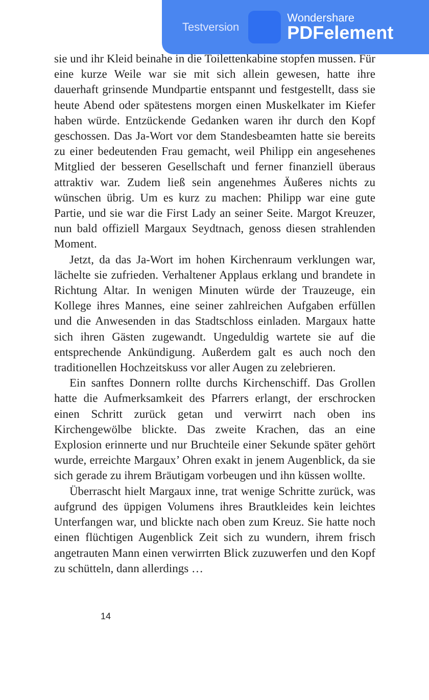Testversion
Wondershare
PDFelement
sie und ihr Kleid beinahe in die Toilettenkabine stopfen mussen. Für eine kurze Weile war sie mit sich allein gewesen, hatte ihre dauerhaft grinsende Mundpartie entspannt und festgestellt, dass sie heute Abend oder spätestens morgen einen Muskelkater im Kiefer haben würde. Entzückende Gedanken waren ihr durch den Kopf geschossen. Das Ja-Wort vor dem Standesbeamten hatte sie bereits zu einer bedeutenden Frau gemacht, weil Philipp ein angesehenes Mitglied der besseren Gesellschaft und ferner finanziell überaus attraktiv war. Zudem ließ sein angenehmes Äußeres nichts zu wünschen übrig. Um es kurz zu machen: Philipp war eine gute Partie, und sie war die First Lady an seiner Seite. Margot Kreuzer, nun bald offiziell Margaux Seydtnach, genoss diesen strahlenden Moment.
Jetzt, da das Ja-Wort im hohen Kirchenraum verklungen war, lächelte sie zufrieden. Verhaltener Applaus erklang und brandete in Richtung Altar. In wenigen Minuten würde der Trauzeuge, ein Kollege ihres Mannes, eine seiner zahlreichen Aufgaben erfüllen und die Anwesenden in das Stadtschloss einladen. Margaux hatte sich ihren Gästen zugewandt. Ungeduldig wartete sie auf die entsprechende Ankündigung. Außerdem galt es auch noch den traditionellen Hochzeitskuss vor aller Augen zu zelebrieren.
Ein sanftes Donnern rollte durchs Kirchenschiff. Das Grollen hatte die Aufmerksamkeit des Pfarrers erlangt, der erschrocken einen Schritt zurück getan und verwirrt nach oben ins Kirchengewölbe blickte. Das zweite Krachen, das an eine Explosion erinnerte und nur Bruchteile einer Sekunde später gehört wurde, erreichte Margaux’ Ohren exakt in jenem Augenblick, da sie sich gerade zu ihrem Bräutigam vorbeugen und ihn küssen wollte.
Überrascht hielt Margaux inne, trat wenige Schritte zurück, was aufgrund des üppigen Volumens ihres Brautkleides kein leichtes Unterfangen war, und blickte nach oben zum Kreuz. Sie hatte noch einen flüchtigen Augenblick Zeit sich zu wundern, ihrem frisch angetrauten Mann einen verwirrten Blick zuzuwerfen und den Kopf zu schütteln, dann allerdings …
14